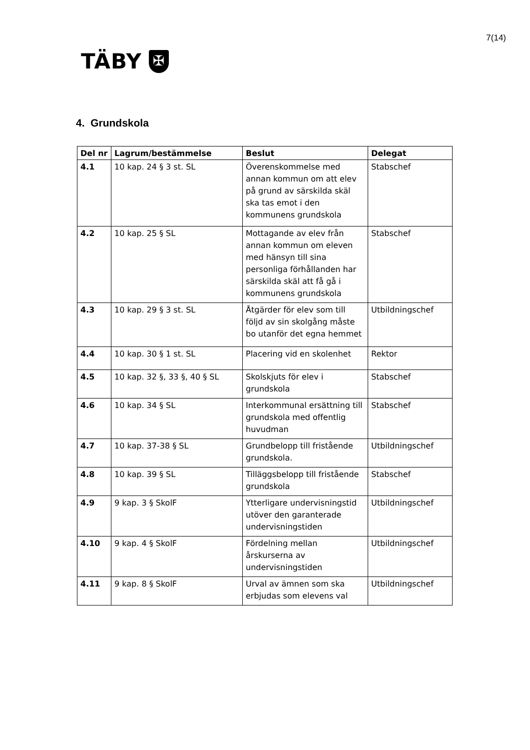7(14)
TÄBY
✠
4. Grundskola
| Del nr | Lagrum/bestämmelse | Beslut | Delegat |
| --- | --- | --- | --- |
| 4.1 | 10 kap. 24 § 3 st. SL | Överenskommelse med annan kommun om att elev på grund av särskilda skäl ska tas emot i den kommunens grundskola | Stabschef |
| 4.2 | 10 kap. 25 § SL | Mottagande av elev från annan kommun om eleven med hänsyn till sina personliga förhållanden har särskilda skäl att få gå i kommunens grundskola | Stabschef |
| 4.3 | 10 kap. 29 § 3 st. SL | Åtgärder för elev som till följd av sin skolgång måste bo utanför det egna hemmet | Utbildningschef |
| 4.4 | 10 kap. 30 § 1 st. SL | Placering vid en skolenhet | Rektor |
| 4.5 | 10 kap. 32 §, 33 §, 40 § SL | Skolskjuts för elev i grundskola | Stabschef |
| 4.6 | 10 kap. 34 § SL | Interkommunal ersättning till grundskola med offentlig huvudman | Stabschef |
| 4.7 | 10 kap. 37-38 § SL | Grundbelopp till fristående grundskola. | Utbildningschef |
| 4.8 | 10 kap. 39 § SL | Tilläggsbelopp till fristående grundskola | Stabschef |
| 4.9 | 9 kap. 3 § SkolF | Ytterligare undervisningstid utöver den garanterade undervisningstiden | Utbildningschef |
| 4.10 | 9 kap. 4 § SkolF | Fördelning mellan årskurserna av undervisningstiden | Utbildningschef |
| 4.11 | 9 kap. 8 § SkolF | Urval av ämnen som ska erbjudas som elevens val | Utbildningschef |